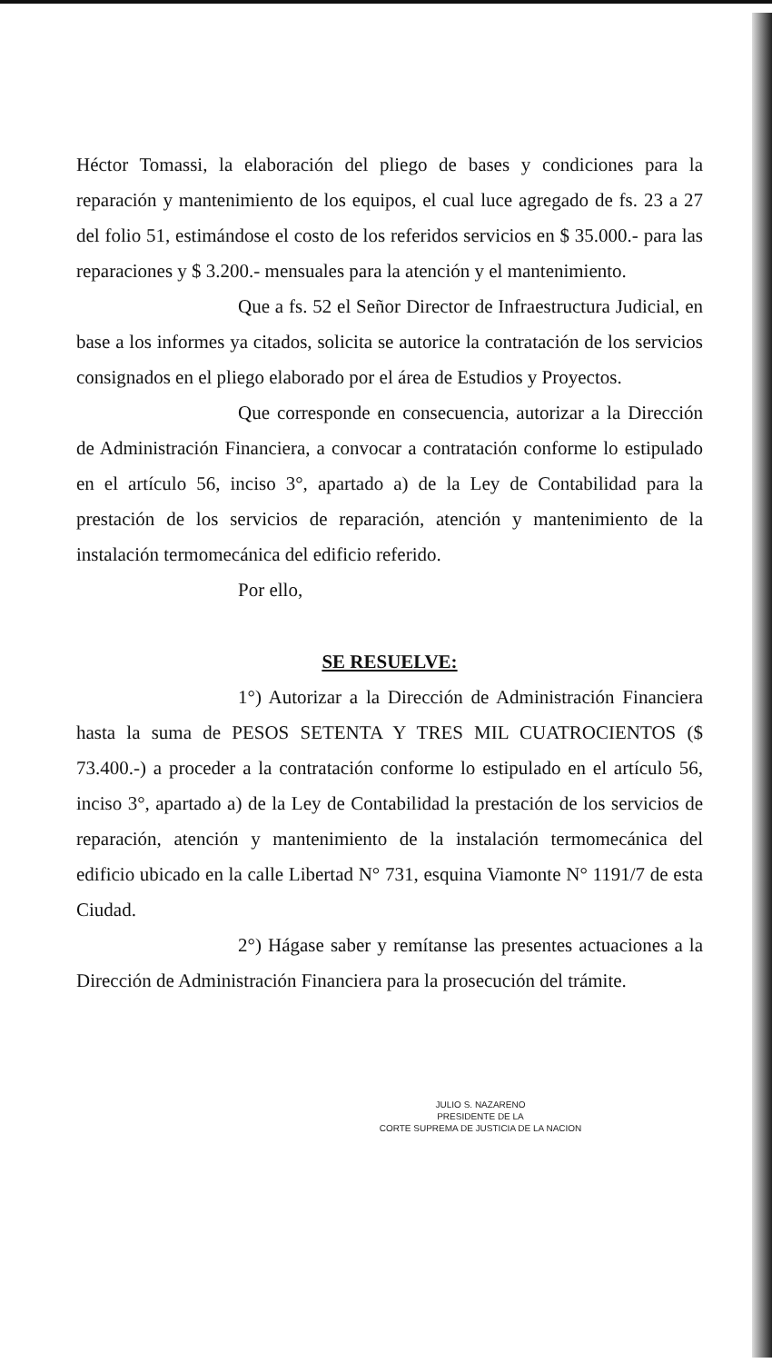Héctor Tomassi, la elaboración del pliego de bases y condiciones para la reparación y mantenimiento de los equipos, el cual luce agregado de fs. 23 a 27 del folio 51, estimándose el costo de los referidos servicios en $ 35.000.- para las reparaciones y $ 3.200.- mensuales para la atención y el mantenimiento.
Que a fs. 52 el Señor Director de Infraestructura Judicial, en base a los informes ya citados, solicita se autorice la contratación de los servicios consignados en el pliego elaborado por el área de Estudios y Proyectos.
Que corresponde en consecuencia, autorizar a la Dirección de Administración Financiera, a convocar a contratación conforme lo estipulado en el artículo 56, inciso 3°, apartado a) de la Ley de Contabilidad para la prestación de los servicios de reparación, atención y mantenimiento de la instalación termomecánica del edificio referido.
Por ello,
SE RESUELVE:
1°) Autorizar a la Dirección de Administración Financiera hasta la suma de PESOS SETENTA Y TRES MIL CUATROCIENTOS ($ 73.400.-) a proceder a la contratación conforme lo estipulado en el artículo 56, inciso 3°, apartado a) de la Ley de Contabilidad la prestación de los servicios de reparación, atención y mantenimiento de la instalación termomecánica del edificio ubicado en la calle Libertad N° 731, esquina Viamonte N° 1191/7 de esta Ciudad.
2°) Hágase saber y remítanse las presentes actuaciones a la Dirección de Administración Financiera para la prosecución del trámite.
JULIO S. NAZARENO
PRESIDENTE DE LA
CORTE SUPREMA DE JUSTICIA DE LA NACION